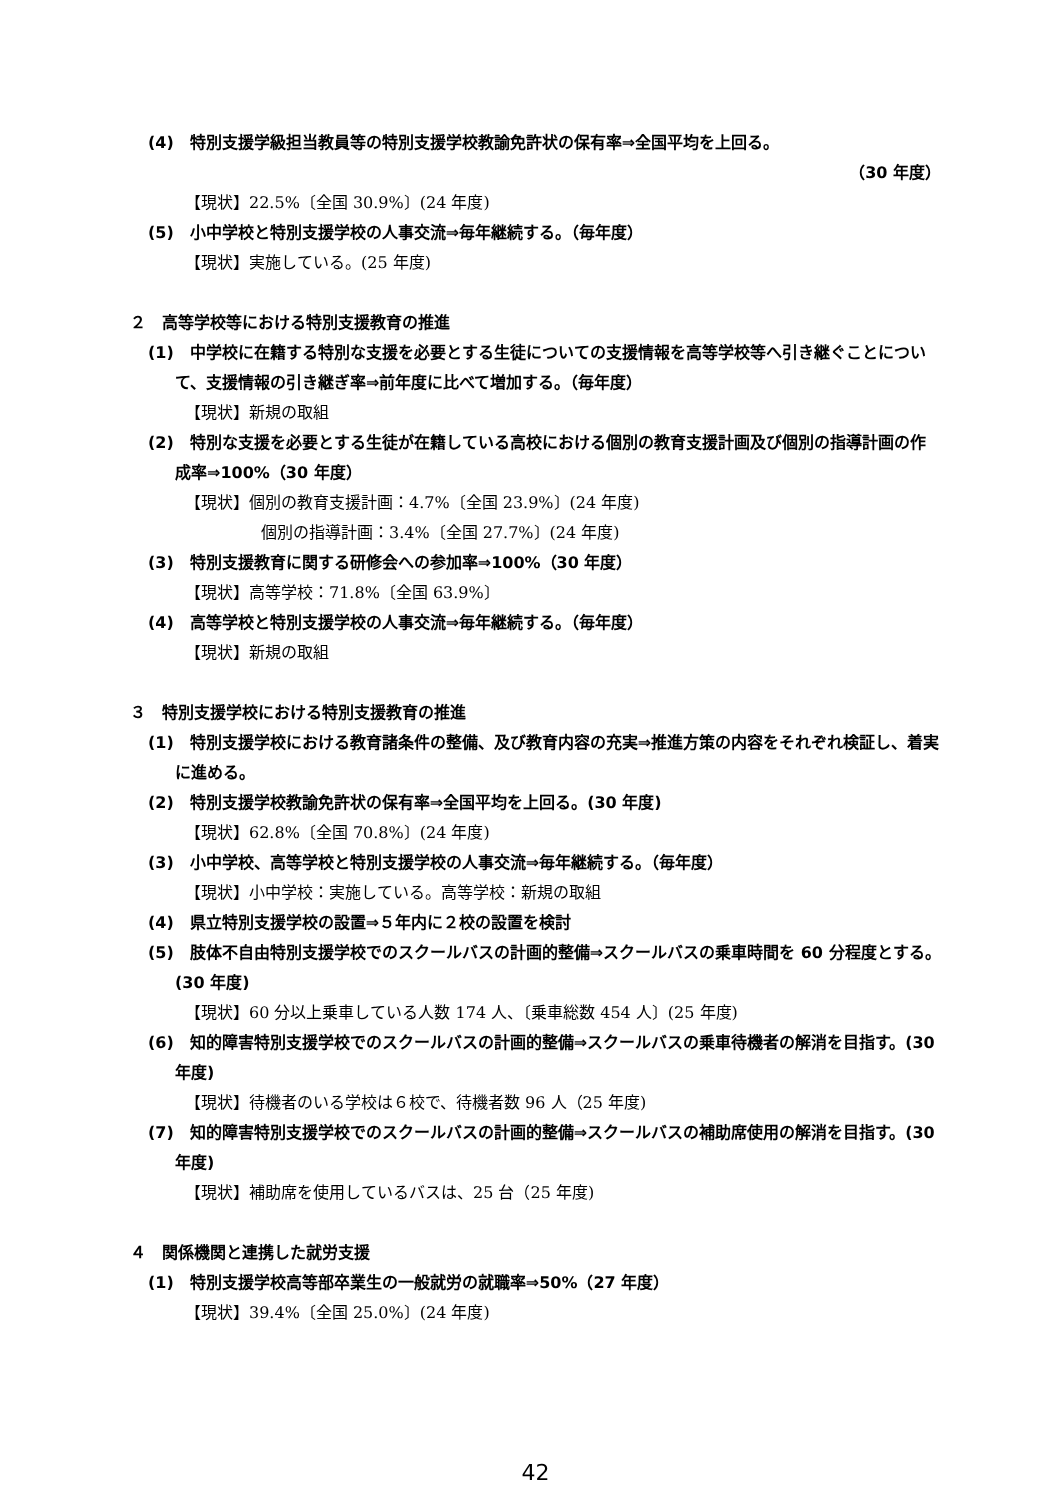(4)　特別支援学級担当教員等の特別支援学校教諭免許状の保有率⇒全国平均を上回る。
（30 年度）
【現状】22.5%〔全国 30.9%〕(24 年度)
(5)　小中学校と特別支援学校の人事交流⇒毎年継続する。（毎年度）
【現状】実施している。(25 年度)
２　高等学校等における特別支援教育の推進
(1)　中学校に在籍する特別な支援を必要とする生徒についての支援情報を高等学校等へ引き継ぐことについて、支援情報の引き継ぎ率⇒前年度に比べて増加する。（毎年度）
【現状】新規の取組
(2)　特別な支援を必要とする生徒が在籍している高校における個別の教育支援計画及び個別の指導計画の作成率⇒100%（30 年度）
【現状】個別の教育支援計画：4.7%〔全国 23.9%〕(24 年度)
個別の指導計画：3.4%〔全国 27.7%〕(24 年度)
(3)　特別支援教育に関する研修会への参加率⇒100%（30 年度）
【現状】高等学校：71.8%〔全国 63.9%〕
(4)　高等学校と特別支援学校の人事交流⇒毎年継続する。（毎年度）
【現状】新規の取組
３　特別支援学校における特別支援教育の推進
(1)　特別支援学校における教育諸条件の整備、及び教育内容の充実⇒推進方策の内容をそれぞれ検証し、着実に進める。
(2)　特別支援学校教諭免許状の保有率⇒全国平均を上回る。(30 年度)
【現状】62.8%〔全国 70.8%〕(24 年度)
(3)　小中学校、高等学校と特別支援学校の人事交流⇒毎年継続する。（毎年度）
【現状】小中学校：実施している。高等学校：新規の取組
(4)　県立特別支援学校の設置⇒５年内に２校の設置を検討
(5)　肢体不自由特別支援学校でのスクールバスの計画的整備⇒スクールバスの乗車時間を 60 分程度とする。(30 年度)
【現状】60 分以上乗車している人数 174 人、〔乗車総数 454 人〕(25 年度)
(6)　知的障害特別支援学校でのスクールバスの計画的整備⇒スクールバスの乗車待機者の解消を目指す。(30 年度)
【現状】待機者のいる学校は６校で、待機者数 96 人（25 年度)
(7)　知的障害特別支援学校でのスクールバスの計画的整備⇒スクールバスの補助席使用の解消を目指す。(30 年度)
【現状】補助席を使用しているバスは、25 台（25 年度)
４　関係機関と連携した就労支援
(1)　特別支援学校高等部卒業生の一般就労の就職率⇒50%（27 年度）
【現状】39.4%〔全国 25.0%〕(24 年度)
42